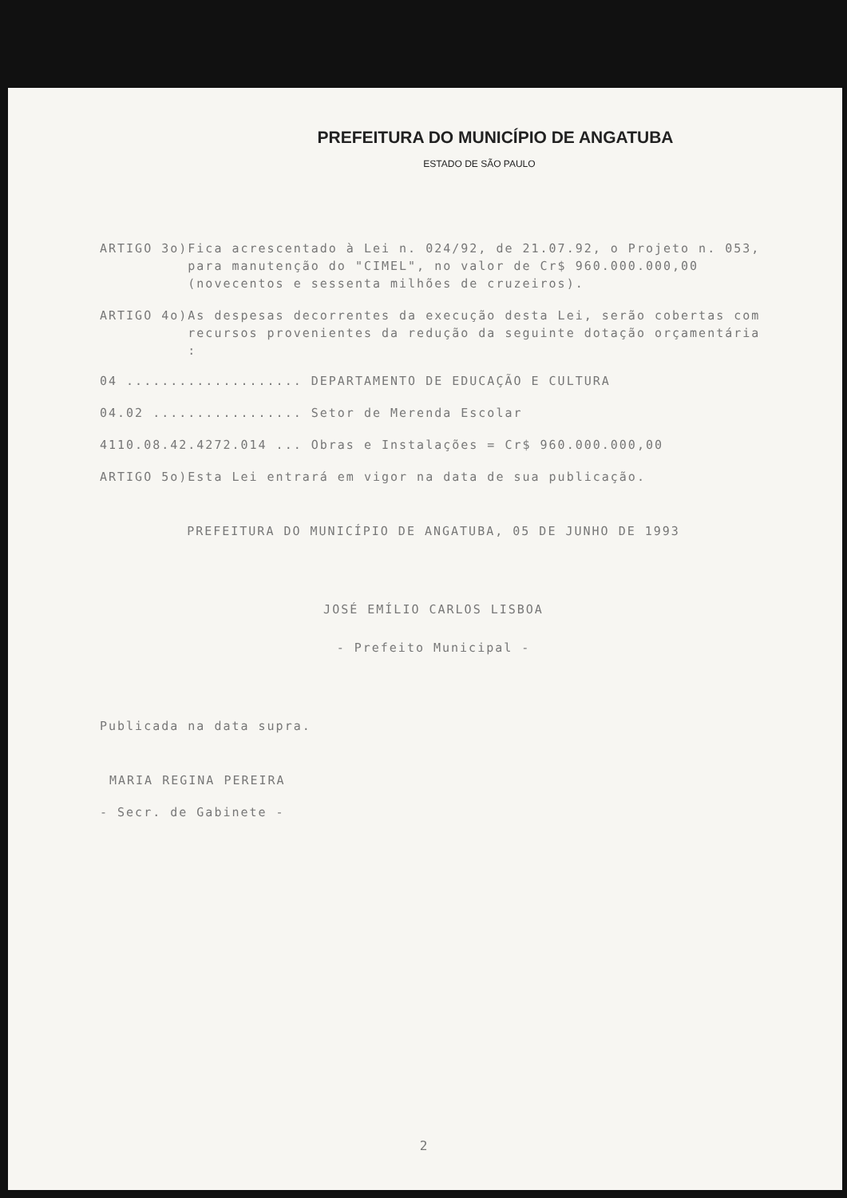PREFEITURA DO MUNICÍPIO DE ANGATUBA
ESTADO DE SÃO PAULO
ARTIGO 3o) Fica acrescentado à Lei n. 024/92, de 21.07.92, o Projeto n. 053, para manutenção do "CIMEL", no valor de Cr$ 960.000.000,00 (novecentos e sessenta milhões de cruzeiros).
ARTIGO 4o) As despesas decorrentes da execução desta Lei, serão cobertas com recursos provenientes da redução da seguinte dotação orçamentária :
04 .................... DEPARTAMENTO DE EDUCAÇÃO E CULTURA
04.02 ................. Setor de Merenda Escolar
4110.08.42.4272.014 ... Obras e Instalações = Cr$ 960.000.000,00
ARTIGO 5o)Esta Lei entrará em vigor na data de sua publicação.
PREFEITURA DO MUNICÍPIO DE ANGATUBA, 05 DE JUNHO DE 1993
JOSÉ EMÍLIO CARLOS LISBOA
- Prefeito Municipal -
Publicada na data supra.
MARIA REGINA PEREIRA
- Secr. de Gabinete -
2